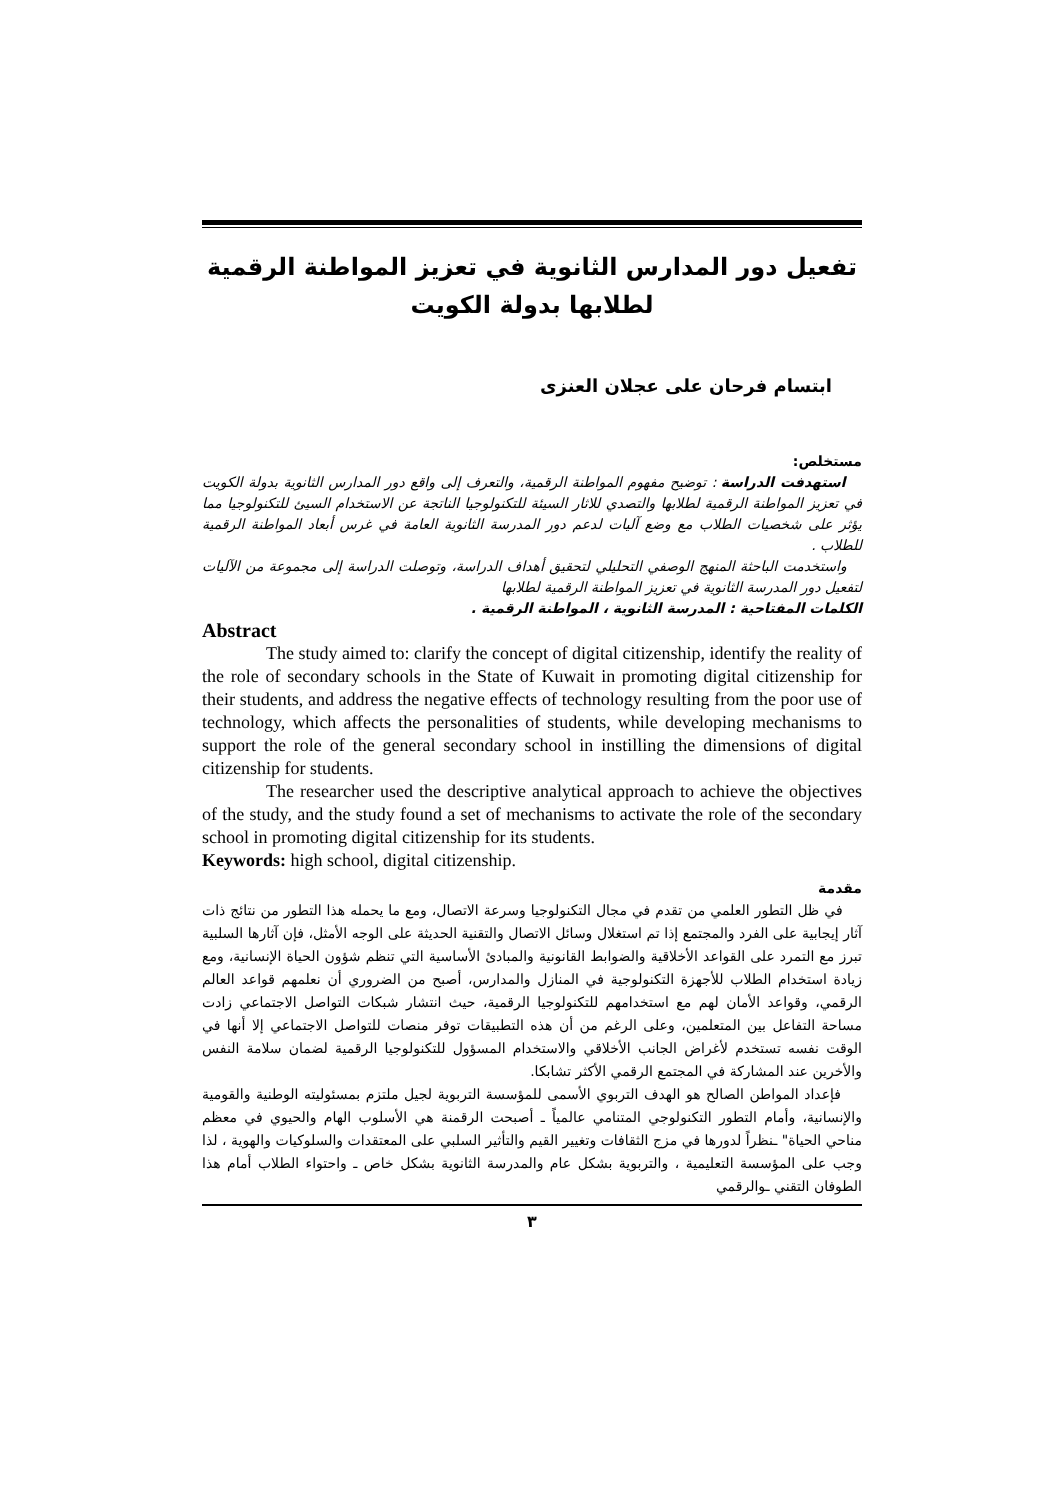تفعيل دور المدارس الثانوية في تعزيز المواطنة الرقمية
لطلابها بدولة الكويت
ابتسام فرحان على عجلان العنزى
مستخلص:
استهدفت الدراسة : توضيح مفهوم المواطنة الرقمية، والتعرف إلى واقع دور المدارس الثانوية بدولة الكويت في تعزيز المواطنة الرقمية لطلابها والتصدي للاثار السيئة للتكنولوجيا الناتجة عن الاستخدام السيئ للتكنولوجيا مما يؤثر على شخصيات الطلاب مع وضع آليات لدعم دور المدرسة الثانوية العامة في غرس أبعاد المواطنة الرقمية للطلاب .
واستخدمت الباحثة المنهج الوصفي التحليلي لتحقيق أهداف الدراسة، وتوصلت الدراسة إلى مجموعة من الآليات لتفعيل دور المدرسة الثانوية في تعزيز المواطنة الرقمية لطلابها
الكلمات المفتاحية : المدرسة الثانوية ، المواطنة الرقمية .
Abstract
The study aimed to: clarify the concept of digital citizenship, identify the reality of the role of secondary schools in the State of Kuwait in promoting digital citizenship for their students, and address the negative effects of technology resulting from the poor use of technology, which affects the personalities of students, while developing mechanisms to support the role of the general secondary school in instilling the dimensions of digital citizenship for students.
The researcher used the descriptive analytical approach to achieve the objectives of the study, and the study found a set of mechanisms to activate the role of the secondary school in promoting digital citizenship for its students.
Keywords: high school, digital citizenship.
مقدمة
في ظل التطور العلمي من تقدم في مجال التكنولوجيا وسرعة الاتصال، ومع ما يحمله هذا التطور من نتائج ذات آثار إيجابية على الفرد والمجتمع إذا تم استغلال وسائل الاتصال والتقنية الحديثة على الوجه الأمثل، فإن آثارها السلبية تبرز مع التمرد على القواعد الأخلاقية والضوابط القانونية والمبادئ الأساسية التي تنظم شؤون الحياة الإنسانية، ومع زيادة استخدام الطلاب للأجهزة التكنولوجية في المنازل والمدارس، أصبح من الضروري أن نعلمهم قواعد العالم الرقمي، وقواعد الأمان لهم مع استخدامهم للتكنولوجيا الرقمية، حيث انتشار شبكات التواصل الاجتماعي زادت مساحة التفاعل بين المتعلمين، وعلى الرغم من أن هذه التطبيقات توفر منصات للتواصل الاجتماعي إلا أنها في الوقت نفسه تستخدم لأغراض الجانب الأخلاقي والاستخدام المسؤول للتكنولوجيا الرقمية لضمان سلامة النفس والأخرين عند المشاركة في المجتمع الرقمي الأكثر تشابكا.
فإعداد المواطن الصالح هو الهدف التربوي الأسمى للمؤسسة التربوية لجيل ملتزم بمسئوليته الوطنية والقومية والإنسانية، وأمام التطور التكنولوجي المتنامي عالمياً ـ أصبحت الرقمنة هي الأسلوب الهام والحيوي في معظم مناحي الحياة" ـنظراً لدورها في مزج الثقافات وتغيير القيم والتأثير السلبي على المعتقدات والسلوكيات والهوية ، لذا وجب على المؤسسة التعليمية ، والتربوية بشكل عام والمدرسة الثانوية بشكل خاص ـ واحتواء الطلاب أمام هذا الطوفان التقني ـوالرقمي
٣